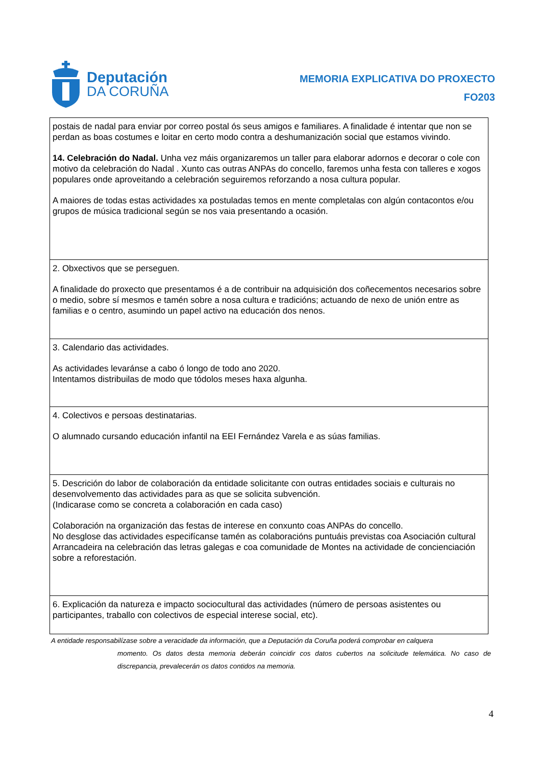Deputación
DA CORUÑA
MEMORIA EXPLICATIVA DO PROXECTO
FO203
| postais de nadal para enviar por correo postal ós seus amigos e familiares. A finalidade é intentar que non se perdan as boas costumes e loitar en certo modo contra a deshumanización social que estamos vivindo. 14. Celebración do Nadal. Unha vez máis organizaremos un taller para elaborar adornos e decorar o cole con motivo da celebración do Nadal . Xunto cas outras ANPAs do concello, faremos unha festa con talleres e xogos populares onde aproveitando a celebración seguiremos reforzando a nosa cultura popular. A maiores de todas estas actividades xa postuladas temos en mente completalas con algún contacontos e/ou grupos de música tradicional según se nos vaia presentando a ocasión. |
| 2. Obxectivos que se perseguen. A finalidade do proxecto que presentamos é a de contribuir na adquisición dos coñecementos necesarios sobre o medio, sobre sí mesmos e tamén sobre a nosa cultura e tradicións; actuando de nexo de unión entre as familias e o centro, asumindo un papel activo na educación dos nenos. |
| 3. Calendario das actividades. As actividades levaránse a cabo ó longo de todo ano 2020. Intentamos distribuilas de modo que tódolos meses haxa algunha. |
| 4. Colectivos e persoas destinatarias. O alumnado cursando educación infantil na EEI Fernández Varela e as súas familias. |
| 5. Descrición do labor de colaboración da entidade solicitante con outras entidades sociais e culturais no desenvolvemento das actividades para as que se solicita subvención. (Indicarase como se concreta a colaboración en cada caso) Colaboración na organización das festas de interese en conxunto coas ANPAs do concello. No desglose das actividades especifícanse tamén as colaboracións puntuáis previstas coa Asociación cultural Arrancadeira na celebración das letras galegas e coa comunidade de Montes na actividade de concienciación sobre a reforestación. |
| 6. Explicación da natureza e impacto sociocultural das actividades (número de persoas asistentes ou participantes, traballo con colectivos de especial interese social, etc). |
A entidade responsabilízase sobre a veracidade da información, que a Deputación da Coruña poderá comprobar en calquera
momento. Os datos desta memoria deberán coincidir cos datos cubertos na solicitude telemática. No caso de discrepancia, prevalecerán os datos contidos na memoria.
4